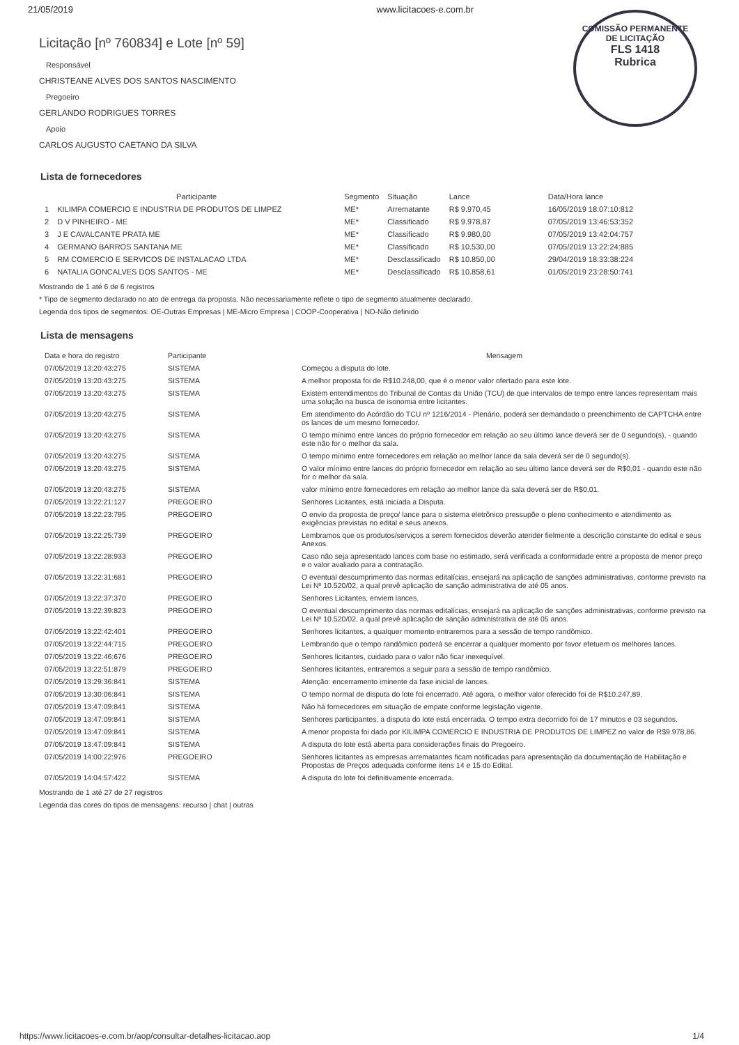21/05/2019 www.licitacoes-e.com.br
COMISSÃO PERMANENTE DE LICITAÇÃO
FLS 1418
Rubrica
Licitação [nº 760834] e Lote [nº 59]
Responsável
CHRISTEANE ALVES DOS SANTOS NASCIMENTO
Pregoeiro
GERLANDO RODRIGUES TORRES
Apoio
CARLOS AUGUSTO CAETANO DA SILVA
Lista de fornecedores
| | Participante | Segmento | Situação | Lance | Data/Hora lance |
| --- | --- | --- | --- | --- | --- |
| 1 | KILIMPA COMERCIO E INDUSTRIA DE PRODUTOS DE LIMPEZ | ME* | Arrematante | R$ 9.970,45 | 16/05/2019 18:07:10:812 |
| 2 | D V PINHEIRO - ME | ME* | Classificado | R$ 9.978,87 | 07/05/2019 13:46:53:352 |
| 3 | J E CAVALCANTE PRATA ME | ME* | Classificado | R$ 9.980,00 | 07/05/2019 13:42:04:757 |
| 4 | GERMANO BARROS SANTANA ME | ME* | Classificado | R$ 10.530,00 | 07/05/2019 13:22:24:885 |
| 5 | RM COMERCIO E SERVICOS DE INSTALACAO LTDA | ME* | Desclassificado | R$ 10.850,00 | 29/04/2019 18:33:38:224 |
| 6 | NATALIA GONCALVES DOS SANTOS - ME | ME* | Desclassificado | R$ 10.858,61 | 01/05/2019 23:28:50:741 |
Mostrando de 1 até 6 de 6 registros
* Tipo de segmento declarado no ato de entrega da proposta. Não necessariamente reflete o tipo de segmento atualmente declarado.
Legenda dos tipos de segmentos: OE-Outras Empresas | ME-Micro Empresa | COOP-Cooperativa | ND-Não definido
Lista de mensagens
| Data e hora do registro | Participante | Mensagem |
| --- | --- | --- |
| 07/05/2019 13:20:43:275 | SISTEMA | Começou a disputa do lote. |
| 07/05/2019 13:20:43:275 | SISTEMA | A melhor proposta foi de R$10.248,00, que é o menor valor ofertado para este lote. |
| 07/05/2019 13:20:43:275 | SISTEMA | Existem entendimentos do Tribunal de Contas da União (TCU) de que intervalos de tempo entre lances representam mais uma solução na busca de isonomia entre licitantes. |
| 07/05/2019 13:20:43:275 | SISTEMA | Em atendimento do Acórdão do TCU nº 1216/2014 - Plenário, poderá ser demandado o preenchimento de CAPTCHA entre os lances de um mesmo fornecedor. |
| 07/05/2019 13:20:43:275 | SISTEMA | O tempo mínimo entre lances do próprio fornecedor em relação ao seu último lance deverá ser de 0 segundo(s), - quando este não for o melhor da sala. |
| 07/05/2019 13:20:43:275 | SISTEMA | O tempo mínimo entre fornecedores em relação ao melhor lance da sala deverá ser de 0 segundo(s). |
| 07/05/2019 13:20:43:275 | SISTEMA | O valor mínimo entre lances do próprio fornecedor em relação ao seu último lance deverá ser de R$0,01 - quando este não for o melhor da sala. |
| 07/05/2019 13:20:43:275 | SISTEMA | valor mínimo entre fornecedores em relação ao melhor lance da sala deverá ser de R$0,01. |
| 07/05/2019 13:22:21:127 | PREGOEIRO | Senhores Licitantes, está iniciada a Disputa. |
| 07/05/2019 13:22:23:795 | PREGOEIRO | O envio da proposta de preço/ lance para o sistema eletrônico pressupõe o pleno conhecimento e atendimento as exigências previstas no edital e seus anexos. |
| 07/05/2019 13:22:25:739 | PREGOEIRO | Lembramos que os produtos/serviços a serem fornecidos deverão atender fielmente a descrição constante do edital e seus Anexos. |
| 07/05/2019 13:22:28:933 | PREGOEIRO | Caso não seja apresentado lances com base no estimado, será verificada a conformidade entre a proposta de menor preço e o valor avaliado para a contratação. |
| 07/05/2019 13:22:31:681 | PREGOEIRO | O eventual descumprimento das normas editalícias, ensejará na aplicação de sanções administrativas, conforme previsto na Lei Nº 10.520/02, a qual prevê aplicação de sanção administrativa de até 05 anos. |
| 07/05/2019 13:22:37:370 | PREGOEIRO | Senhores Licitantes, enviem lances. |
| 07/05/2019 13:22:39:823 | PREGOEIRO | O eventual descumprimento das normas editalícias, ensejará na aplicação de sanções administrativas, conforme previsto na Lei Nº 10.520/02, a qual prevê aplicação de sanção administrativa de até 05 anos. |
| 07/05/2019 13:22:42:401 | PREGOEIRO | Senhores licitantes, a qualquer momento entraremos para a sessão de tempo randômico. |
| 07/05/2019 13:22:44:715 | PREGOEIRO | Lembrando que o tempo randômico poderá se encerrar a qualquer momento por favor efetuem os melhores lances. |
| 07/05/2019 13:22:46:676 | PREGOEIRO | Senhores licitantes, cuidado para o valor não ficar inexequível. |
| 07/05/2019 13:22:51:879 | PREGOEIRO | Senhores licitantes, entraremos a seguir para a sessão de tempo randômico. |
| 07/05/2019 13:29:36:841 | SISTEMA | Atenção: encerramento iminente da fase inicial de lances. |
| 07/05/2019 13:30:06:841 | SISTEMA | O tempo normal de disputa do lote foi encerrado. Até agora, o melhor valor oferecido foi de R$10.247,89. |
| 07/05/2019 13:47:09:841 | SISTEMA | Não há fornecedores em situação de empate conforme legislação vigente. |
| 07/05/2019 13:47:09:841 | SISTEMA | Senhores participantes, a disputa do lote está encerrada. O tempo extra decorrido foi de 17 minutos e 03 segundos. |
| 07/05/2019 13:47:09:841 | SISTEMA | A menor proposta foi dada por KILIMPA COMERCIO E INDUSTRIA DE PRODUTOS DE LIMPEZ no valor de R$9.978,86. |
| 07/05/2019 13:47:09:841 | SISTEMA | A disputa do lote está aberta para considerações finais do Pregoeiro. |
| 07/05/2019 14:00:22:976 | PREGOEIRO | Senhores licitantes as empresas arrematantes ficam notificadas para apresentação da documentação de Habilitação e Propostas de Preços adequada conforme itens 14 e 15 do Edital. |
| 07/05/2019 14:04:57:422 | SISTEMA | A disputa do lote foi definitivamente encerrada. |
Mostrando de 1 até 27 de 27 registros
Legenda das cores do tipos de mensagens: recurso | chat | outras
https://www.licitacoes-e.com.br/aop/consultar-detalhes-licitacao.aop 1/4